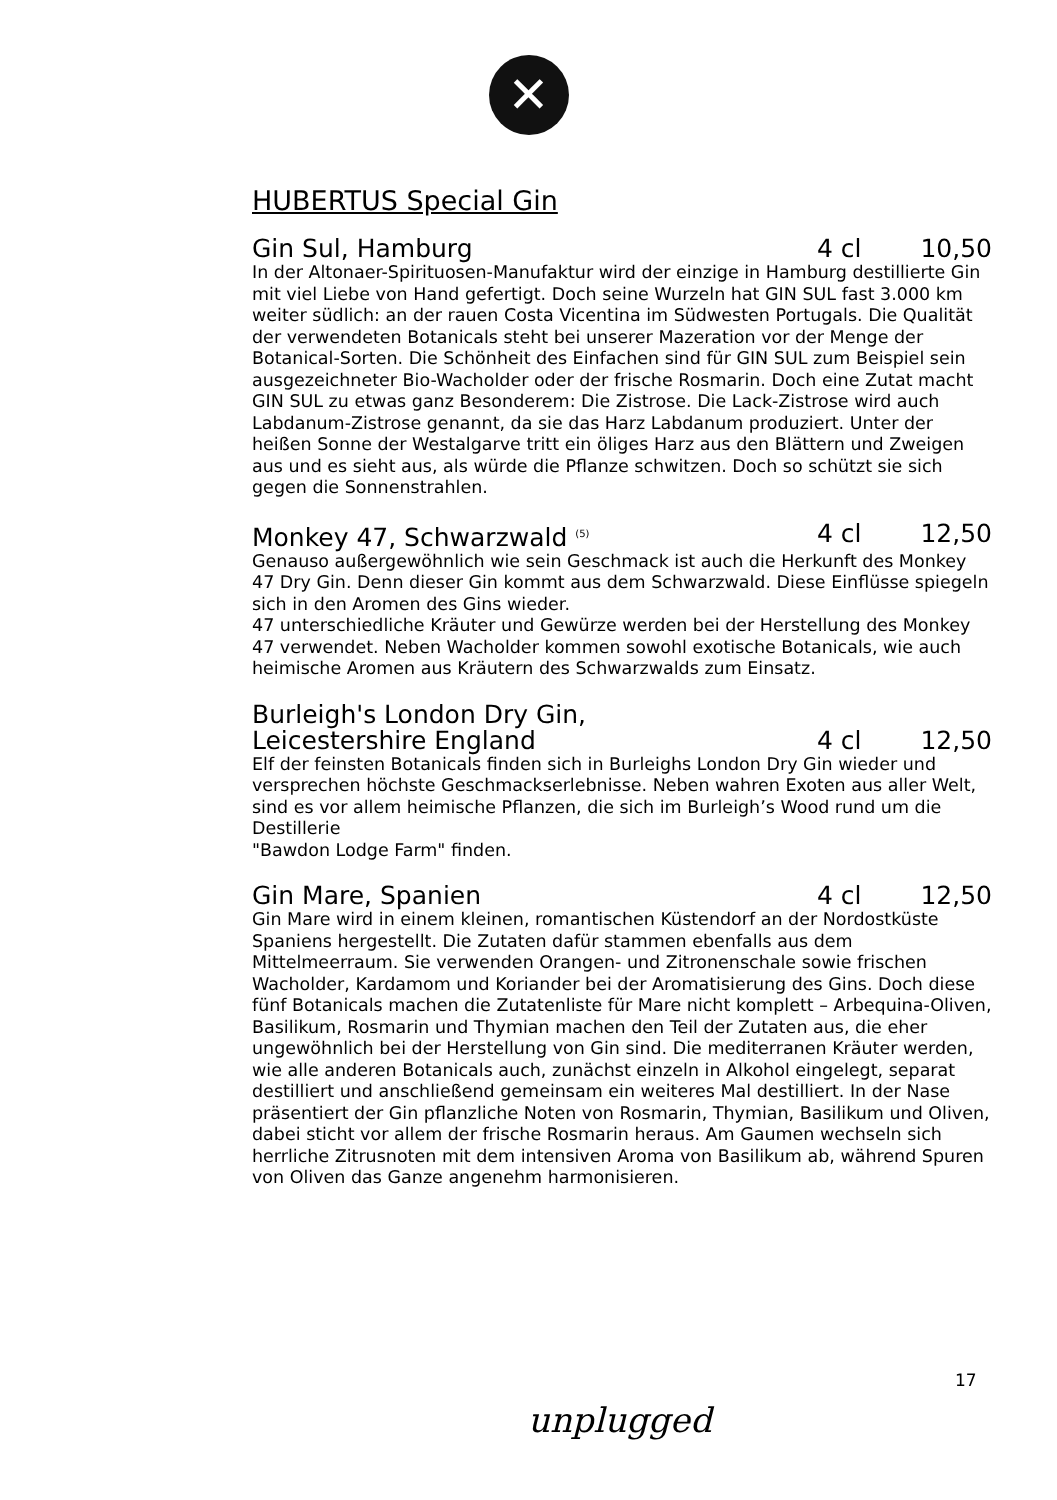✕
HUBERTUS Special Gin
Gin Sul, Hamburg 4 cl 10,50
In der Altonaer-Spirituosen-Manufaktur wird der einzige in Hamburg destillierte Gin mit viel Liebe von Hand gefertigt. Doch seine Wurzeln hat GIN SUL fast 3.000 km weiter südlich: an der rauen Costa Vicentina im Südwesten Portugals. Die Qualität der verwendeten Botanicals steht bei unserer Mazeration vor der Menge der Botanical-Sorten. Die Schönheit des Einfachen sind für GIN SUL zum Beispiel sein ausgezeichneter Bio-Wacholder oder der frische Rosmarin. Doch eine Zutat macht GIN SUL zu etwas ganz Besonderem: Die Zistrose. Die Lack-Zistrose wird auch Labdanum-Zistrose genannt, da sie das Harz Labdanum produziert. Unter der heißen Sonne der Westalgarve tritt ein öliges Harz aus den Blättern und Zweigen aus und es sieht aus, als würde die Pflanze schwitzen. Doch so schützt sie sich gegen die Sonnenstrahlen.
Monkey 47, Schwarzwald <sup>(5)</sup> 4 cl 12,50
Genauso außergewöhnlich wie sein Geschmack ist auch die Herkunft des Monkey 47 Dry Gin. Denn dieser Gin kommt aus dem Schwarzwald. Diese Einflüsse spiegeln sich in den Aromen des Gins wieder.
47 unterschiedliche Kräuter und Gewürze werden bei der Herstellung des Monkey 47 verwendet. Neben Wacholder kommen sowohl exotische Botanicals, wie auch heimische Aromen aus Kräutern des Schwarzwalds zum Einsatz.
Burleigh's London Dry Gin,
Leicestershire England 4 cl 12,50
Elf der feinsten Botanicals finden sich in Burleighs London Dry Gin wieder und versprechen höchste Geschmackserlebnisse. Neben wahren Exoten aus aller Welt, sind es vor allem heimische Pflanzen, die sich im Burleigh’s Wood rund um die Destillerie
"Bawdon Lodge Farm" finden.
Gin Mare, Spanien 4 cl 12,50
Gin Mare wird in einem kleinen, romantischen Küstendorf an der Nordostküste Spaniens hergestellt. Die Zutaten dafür stammen ebenfalls aus dem Mittelmeerraum. Sie verwenden Orangen- und Zitronenschale sowie frischen Wacholder, Kardamom und Koriander bei der Aromatisierung des Gins. Doch diese fünf Botanicals machen die Zutatenliste für Mare nicht komplett – Arbequina-Oliven, Basilikum, Rosmarin und Thymian machen den Teil der Zutaten aus, die eher ungewöhnlich bei der Herstellung von Gin sind. Die mediterranen Kräuter werden, wie alle anderen Botanicals auch, zunächst einzeln in Alkohol eingelegt, separat destilliert und anschließend gemeinsam ein weiteres Mal destilliert. In der Nase präsentiert der Gin pflanzliche Noten von Rosmarin, Thymian, Basilikum und Oliven, dabei sticht vor allem der frische Rosmarin heraus. Am Gaumen wechseln sich herrliche Zitrusnoten mit dem intensiven Aroma von Basilikum ab, während Spuren von Oliven das Ganze angenehm harmonisieren.
17
unplugged